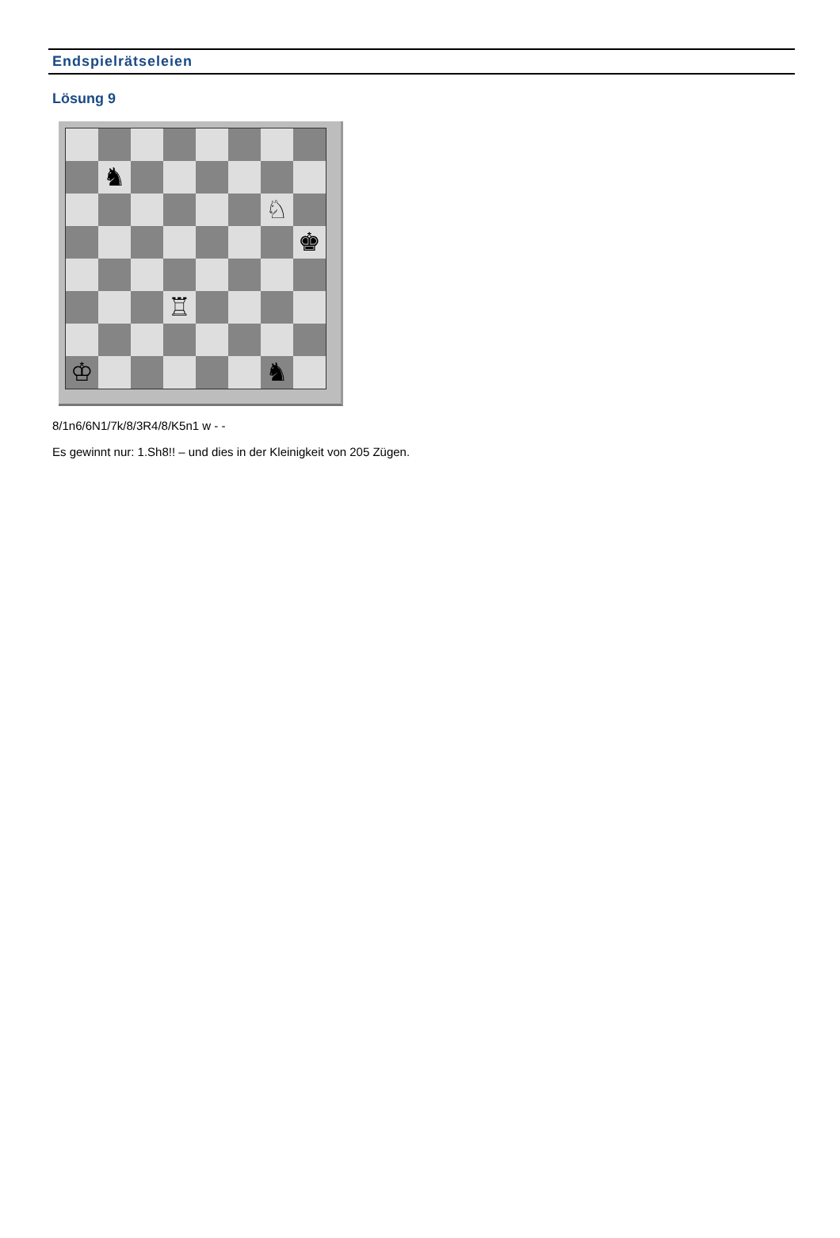Endspielrätseleien
Lösung 9
♞
♘
♚
♖
♔
♞
8/1n6/6N1/7k/8/3R4/8/K5n1 w - -
Es gewinnt nur: 1.Sh8!! – und dies in der Kleinigkeit von 205 Zügen.